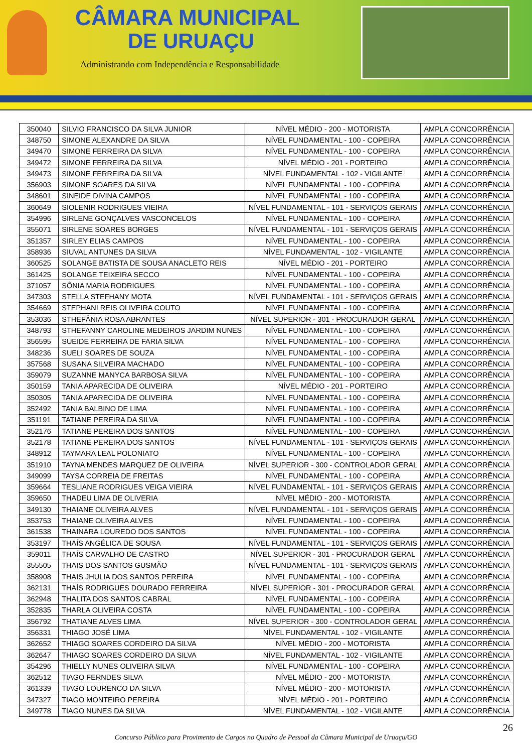CÂMARA MUNICIPAL
DE URUAÇU
Administrando com Independência e Responsabilidade
| 350040 | SILVIO FRANCISCO DA SILVA JUNIOR | NÍVEL MÉDIO - 200 - MOTORISTA | AMPLA CONCORRÊNCIA |
| 348750 | SIMONE ALEXANDRE DA SILVA | NÍVEL FUNDAMENTAL - 100 - COPEIRA | AMPLA CONCORRÊNCIA |
| 349470 | SIMONE FERREIRA DA SILVA | NÍVEL FUNDAMENTAL - 100 - COPEIRA | AMPLA CONCORRÊNCIA |
| 349472 | SIMONE FERREIRA DA SILVA | NÍVEL MÉDIO - 201 - PORTEIRO | AMPLA CONCORRÊNCIA |
| 349473 | SIMONE FERREIRA DA SILVA | NÍVEL FUNDAMENTAL - 102 - VIGILANTE | AMPLA CONCORRÊNCIA |
| 356903 | SIMONE SOARES DA SILVA | NÍVEL FUNDAMENTAL - 100 - COPEIRA | AMPLA CONCORRÊNCIA |
| 348601 | SINEIDE DIVINA CAMPOS | NÍVEL FUNDAMENTAL - 100 - COPEIRA | AMPLA CONCORRÊNCIA |
| 360649 | SIOLENIR RODRIGUES VIEIRA | NÍVEL FUNDAMENTAL - 101 - SERVIÇOS GERAIS | AMPLA CONCORRÊNCIA |
| 354996 | SIRLENE GONÇALVES VASCONCELOS | NÍVEL FUNDAMENTAL - 100 - COPEIRA | AMPLA CONCORRÊNCIA |
| 355071 | SIRLENE SOARES BORGES | NÍVEL FUNDAMENTAL - 101 - SERVIÇOS GERAIS | AMPLA CONCORRÊNCIA |
| 351357 | SIRLEY ELIAS CAMPOS | NÍVEL FUNDAMENTAL - 100 - COPEIRA | AMPLA CONCORRÊNCIA |
| 358936 | SIUVAL ANTUNES DA SILVA | NÍVEL FUNDAMENTAL - 102 - VIGILANTE | AMPLA CONCORRÊNCIA |
| 360525 | SOLANGE BATISTA DE SOUSA ANACLETO REIS | NÍVEL MÉDIO - 201 - PORTEIRO | AMPLA CONCORRÊNCIA |
| 361425 | SOLANGE TEIXEIRA SECCO | NÍVEL FUNDAMENTAL - 100 - COPEIRA | AMPLA CONCORRÊNCIA |
| 371057 | SÔNIA MARIA RODRIGUES | NÍVEL FUNDAMENTAL - 100 - COPEIRA | AMPLA CONCORRÊNCIA |
| 347303 | STELLA STEFHANY MOTA | NÍVEL FUNDAMENTAL - 101 - SERVIÇOS GERAIS | AMPLA CONCORRÊNCIA |
| 354669 | STEPHANI REIS OLIVEIRA COUTO | NÍVEL FUNDAMENTAL - 100 - COPEIRA | AMPLA CONCORRÊNCIA |
| 353036 | STHEFÂNIA ROSA ABRANTES | NÍVEL SUPERIOR - 301 - PROCURADOR GERAL | AMPLA CONCORRÊNCIA |
| 348793 | STHEFANNY CAROLINE MEDEIROS JARDIM NUNES | NÍVEL FUNDAMENTAL - 100 - COPEIRA | AMPLA CONCORRÊNCIA |
| 356595 | SUEIDE FERREIRA DE FARIA SILVA | NÍVEL FUNDAMENTAL - 100 - COPEIRA | AMPLA CONCORRÊNCIA |
| 348236 | SUELI SOARES DE SOUZA | NÍVEL FUNDAMENTAL - 100 - COPEIRA | AMPLA CONCORRÊNCIA |
| 357568 | SUSANA SILVEIRA MACHADO | NÍVEL FUNDAMENTAL - 100 - COPEIRA | AMPLA CONCORRÊNCIA |
| 359079 | SUZANNE MANYCA BARBOSA SILVA | NÍVEL FUNDAMENTAL - 100 - COPEIRA | AMPLA CONCORRÊNCIA |
| 350159 | TANIA APARECIDA DE OLIVEIRA | NÍVEL MÉDIO - 201 - PORTEIRO | AMPLA CONCORRÊNCIA |
| 350305 | TANIA APARECIDA DE OLIVEIRA | NÍVEL FUNDAMENTAL - 100 - COPEIRA | AMPLA CONCORRÊNCIA |
| 352492 | TANIA BALBINO DE LIMA | NÍVEL FUNDAMENTAL - 100 - COPEIRA | AMPLA CONCORRÊNCIA |
| 351191 | TATIANE PEREIRA DA SILVA | NÍVEL FUNDAMENTAL - 100 - COPEIRA | AMPLA CONCORRÊNCIA |
| 352176 | TATIANE PEREIRA DOS SANTOS | NÍVEL FUNDAMENTAL - 100 - COPEIRA | AMPLA CONCORRÊNCIA |
| 352178 | TATIANE PEREIRA DOS SANTOS | NÍVEL FUNDAMENTAL - 101 - SERVIÇOS GERAIS | AMPLA CONCORRÊNCIA |
| 348912 | TAYMARA LEAL POLONIATO | NÍVEL FUNDAMENTAL - 100 - COPEIRA | AMPLA CONCORRÊNCIA |
| 351910 | TAYNA MENDES MARQUEZ DE OLIVEIRA | NÍVEL SUPERIOR - 300 - CONTROLADOR GERAL | AMPLA CONCORRÊNCIA |
| 349099 | TAYSA CORREIA DE FREITAS | NÍVEL FUNDAMENTAL - 100 - COPEIRA | AMPLA CONCORRÊNCIA |
| 359664 | TESLIANE RODRIGUES VEIGA VIEIRA | NÍVEL FUNDAMENTAL - 101 - SERVIÇOS GERAIS | AMPLA CONCORRÊNCIA |
| 359650 | THADEU LIMA DE OLIVERIA | NÍVEL MÉDIO - 200 - MOTORISTA | AMPLA CONCORRÊNCIA |
| 349130 | THAIANE OLIVEIRA ALVES | NÍVEL FUNDAMENTAL - 101 - SERVIÇOS GERAIS | AMPLA CONCORRÊNCIA |
| 353753 | THAIANE OLIVEIRA ALVES | NÍVEL FUNDAMENTAL - 100 - COPEIRA | AMPLA CONCORRÊNCIA |
| 361538 | THAINARA LOUREDO DOS SANTOS | NÍVEL FUNDAMENTAL - 100 - COPEIRA | AMPLA CONCORRÊNCIA |
| 353197 | THAÍS ANGÉLICA DE SOUSA | NÍVEL FUNDAMENTAL - 101 - SERVIÇOS GERAIS | AMPLA CONCORRÊNCIA |
| 359011 | THAÍS CARVALHO DE CASTRO | NÍVEL SUPERIOR - 301 - PROCURADOR GERAL | AMPLA CONCORRÊNCIA |
| 355505 | THAIS DOS SANTOS GUSMÃO | NÍVEL FUNDAMENTAL - 101 - SERVIÇOS GERAIS | AMPLA CONCORRÊNCIA |
| 358908 | THAIS JHULIA DOS SANTOS PEREIRA | NÍVEL FUNDAMENTAL - 100 - COPEIRA | AMPLA CONCORRÊNCIA |
| 362131 | THAÍS RODRIGUES DOURADO FERREIRA | NÍVEL SUPERIOR - 301 - PROCURADOR GERAL | AMPLA CONCORRÊNCIA |
| 362948 | THALITA DOS SANTOS CABRAL | NÍVEL FUNDAMENTAL - 100 - COPEIRA | AMPLA CONCORRÊNCIA |
| 352835 | THARLA OLIVEIRA COSTA | NÍVEL FUNDAMENTAL - 100 - COPEIRA | AMPLA CONCORRÊNCIA |
| 356792 | THATIANE ALVES LIMA | NÍVEL SUPERIOR - 300 - CONTROLADOR GERAL | AMPLA CONCORRÊNCIA |
| 356331 | THIAGO JOSÉ LIMA | NÍVEL FUNDAMENTAL - 102 - VIGILANTE | AMPLA CONCORRÊNCIA |
| 362652 | THIAGO SOARES CORDEIRO DA SILVA | NÍVEL MÉDIO - 200 - MOTORISTA | AMPLA CONCORRÊNCIA |
| 362647 | THIAGO SOARES CORDEIRO DA SILVA | NÍVEL FUNDAMENTAL - 102 - VIGILANTE | AMPLA CONCORRÊNCIA |
| 354296 | THIELLY NUNES OLIVEIRA SILVA | NÍVEL FUNDAMENTAL - 100 - COPEIRA | AMPLA CONCORRÊNCIA |
| 362512 | TIAGO FERNDES SILVA | NÍVEL MÉDIO - 200 - MOTORISTA | AMPLA CONCORRÊNCIA |
| 361339 | TIAGO LOURENCO DA SILVA | NÍVEL MÉDIO - 200 - MOTORISTA | AMPLA CONCORRÊNCIA |
| 347327 | TIAGO MONTEIRO PEREIRA | NÍVEL MÉDIO - 201 - PORTEIRO | AMPLA CONCORRÊNCIA |
| 349778 | TIAGO NUNES DA SILVA | NÍVEL FUNDAMENTAL - 102 - VIGILANTE | AMPLA CONCORRÊNCIA |
26
Concurso Público para Provimento de Cargos no Quadro de Pessoal da Câmara Municipal de Uruaçu/GO